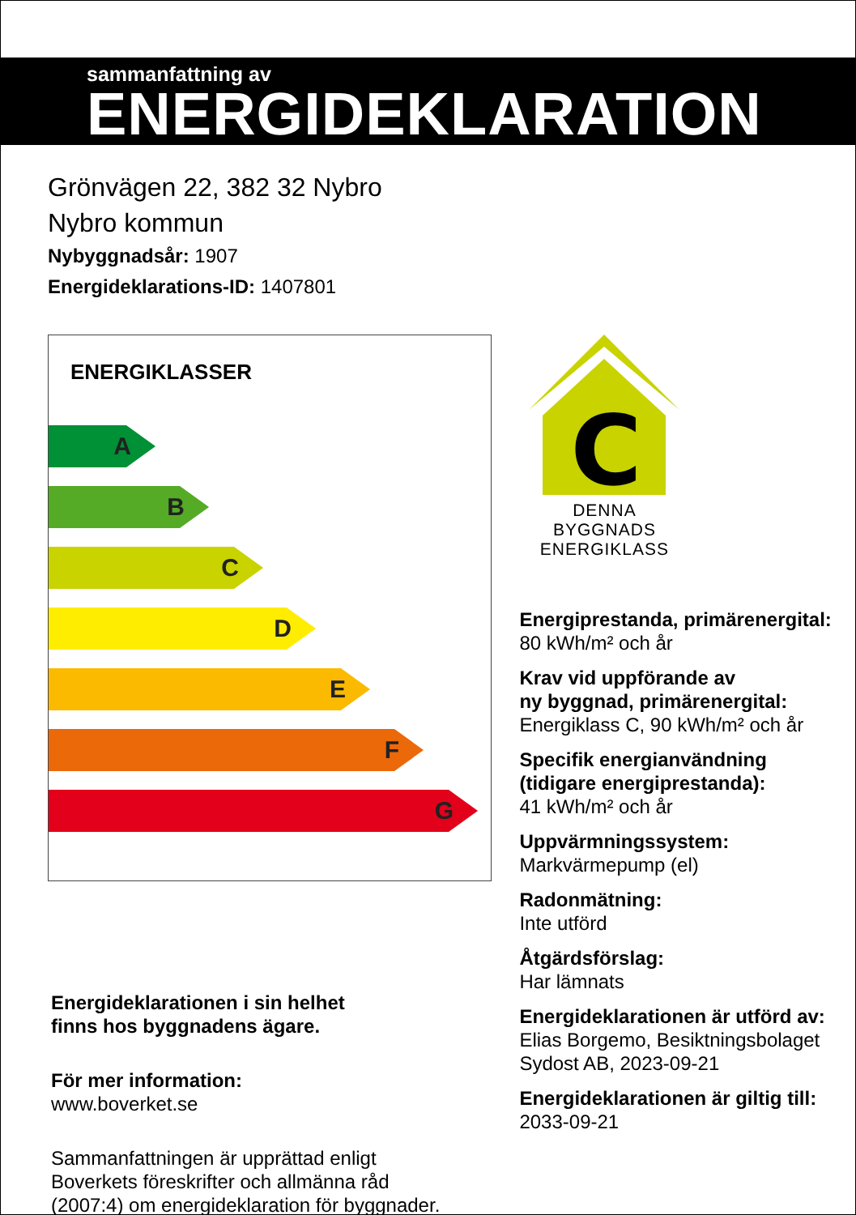sammanfattning av
ENERGIDEKLARATION
Grönvägen 22, 382 32 Nybro
Nybro kommun
Nybyggnadsår: 1907
Energideklarations-ID: 1407801
ENERGIKLASSER
A
B
C
D
E
F
G
Energideklarationen i sin helhet
finns hos byggnadens ägare.
För mer information:
www.boverket.se
Sammanfattningen är upprättad enligt
Boverkets föreskrifter och allmänna råd
(2007:4) om energideklaration för byggnader.
C
DENNA BYGGNADS
ENERGIKLASS
Energiprestanda, primärenergital:
80 kWh/m² och år
Krav vid uppförande av
ny byggnad, primärenergital:
Energiklass C, 90 kWh/m² och år
Specifik energianvändning
(tidigare energiprestanda):
41 kWh/m² och år
Uppvärmningssystem:
Markvärmepump (el)
Radonmätning:
Inte utförd
Åtgärdsförslag:
Har lämnats
Energideklarationen är utförd av:
Elias Borgemo, Besiktningsbolaget
Sydost AB, 2023-09-21
Energideklarationen är giltig till:
2033-09-21